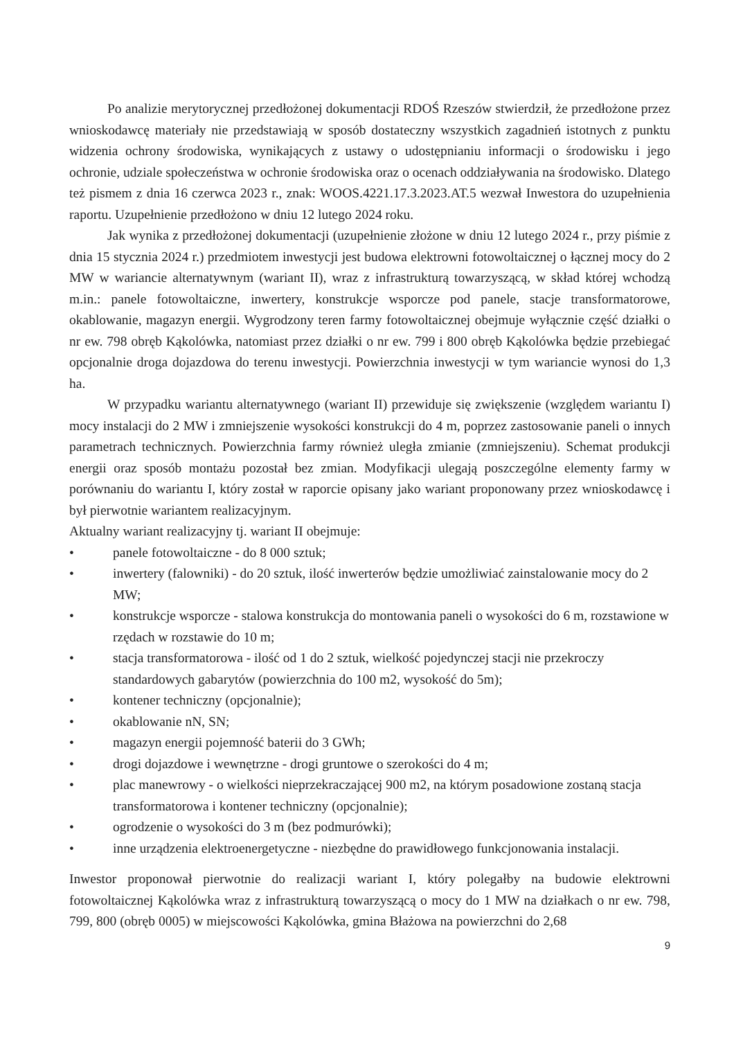Po analizie merytorycznej przedłożonej dokumentacji RDOŚ Rzeszów stwierdził, że przedłożone przez wnioskodawcę materiały nie przedstawiają w sposób dostateczny wszystkich zagadnień istotnych z punktu widzenia ochrony środowiska, wynikających z ustawy o udostępnianiu informacji o środowisku i jego ochronie, udziale społeczeństwa w ochronie środowiska oraz o ocenach oddziaływania na środowisko. Dlatego też pismem z dnia 16 czerwca 2023 r., znak: WOOS.4221.17.3.2023.AT.5 wezwał Inwestora do uzupełnienia raportu. Uzupełnienie przedłożono w dniu 12 lutego 2024 roku.
Jak wynika z przedłożonej dokumentacji (uzupełnienie złożone w dniu 12 lutego 2024 r., przy piśmie z dnia 15 stycznia 2024 r.) przedmiotem inwestycji jest budowa elektrowni fotowoltaicznej o łącznej mocy do 2 MW w wariancie alternatywnym (wariant II), wraz z infrastrukturą towarzyszącą, w skład której wchodzą m.in.: panele fotowoltaiczne, inwertery, konstrukcje wsporcze pod panele, stacje transformatorowe, okablowanie, magazyn energii. Wygrodzony teren farmy fotowoltaicznej obejmuje wyłącznie część działki o nr ew. 798 obręb Kąkolówka, natomiast przez działki o nr ew. 799 i 800 obręb Kąkolówka będzie przebiegać opcjonalnie droga dojazdowa do terenu inwestycji. Powierzchnia inwestycji w tym wariancie wynosi do 1,3 ha.
W przypadku wariantu alternatywnego (wariant II) przewiduje się zwiększenie (względem wariantu I) mocy instalacji do 2 MW i zmniejszenie wysokości konstrukcji do 4 m, poprzez zastosowanie paneli o innych parametrach technicznych. Powierzchnia farmy również uległa zmianie (zmniejszeniu). Schemat produkcji energii oraz sposób montażu pozostał bez zmian. Modyfikacji ulegają poszczególne elementy farmy w porównaniu do wariantu I, który został w raporcie opisany jako wariant proponowany przez wnioskodawcę i był pierwotnie wariantem realizacyjnym.
Aktualny wariant realizacyjny tj. wariant II obejmuje:
• panele fotowoltaiczne - do 8 000 sztuk;
• inwertery (falowniki) - do 20 sztuk, ilość inwerterów będzie umożliwiać zainstalowanie mocy do 2 MW;
• konstrukcje wsporcze - stalowa konstrukcja do montowania paneli o wysokości do 6 m, rozstawione w rzędach w rozstawie do 10 m;
• stacja transformatorowa - ilość od 1 do 2 sztuk, wielkość pojedynczej stacji nie przekroczy standardowych gabarytów (powierzchnia do 100 m2, wysokość do 5m);
• kontener techniczny (opcjonalnie);
• okablowanie nN, SN;
• magazyn energii pojemność baterii do 3 GWh;
• drogi dojazdowe i wewnętrzne - drogi gruntowe o szerokości do 4 m;
• plac manewrowy - o wielkości nieprzekraczającej 900 m2, na którym posadowione zostaną stacja transformatorowa i kontener techniczny (opcjonalnie);
• ogrodzenie o wysokości do 3 m (bez podmurówki);
• inne urządzenia elektroenergetyczne - niezbędne do prawidłowego funkcjonowania instalacji.
Inwestor proponował pierwotnie do realizacji wariant I, który polegałby na budowie elektrowni fotowoltaicznej Kąkolówka wraz z infrastrukturą towarzyszącą o mocy do 1 MW na działkach o nr ew. 798, 799, 800 (obręb 0005) w miejscowości Kąkolówka, gmina Błażowa na powierzchni do 2,68
9